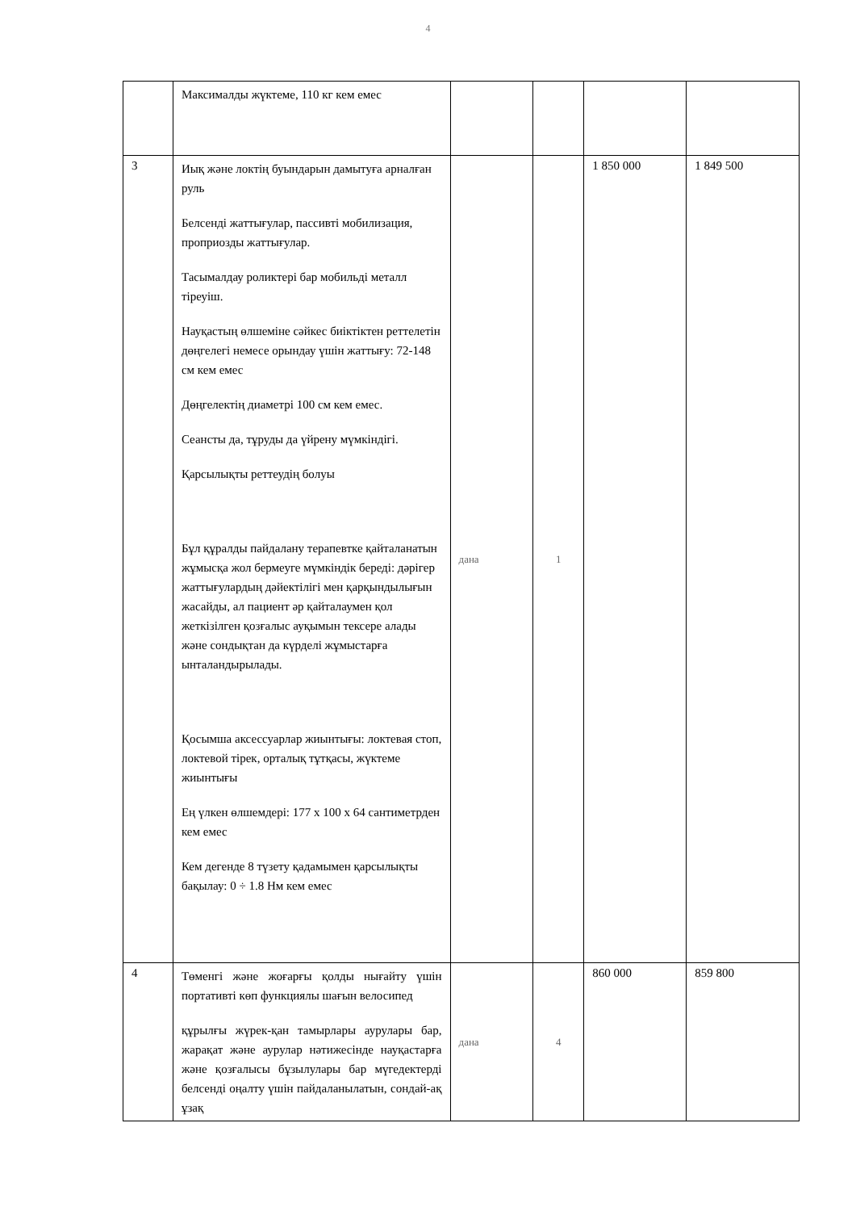4
| | Максималды жүктеме, 110 кг кем емес | | | | |
| 3 | Иық және локтің буындарын дамытуға арналған руль Белсенді жаттығулар, пассивті мобилизация, проприозды жаттығулар. Тасымалдау роликтері бар мобильді металл тіреуіш. Науқастың өлшеміне сәйкес биіктіктен реттелетін дөңгелегі немесе орындау үшін жаттығу: 72-148 см кем емес Дөңгелектің диаметрі 100 см кем емес. Сеансты да, тұруды да үйрену мүмкіндігі. Қарсылықты реттеудің болуы Бұл құралды пайдалану терапевтке қайталанатын жұмысқа жол бермеуге мүмкіндік береді: дәрігер жаттығулардың дәйектілігі мен қарқындылығын жасайды, ал пациент әр қайталаумен қол жеткізілген қозғалыс ауқымын тексере алады және сондықтан да күрделі жұмыстарға ынталандырылады. Қосымша аксессуарлар жиынтығы: локтевая стоп, локтевой тірек, орталық тұтқасы, жүктеме жиынтығы Ең үлкен өлшемдері: 177 x 100 x 64 сантиметрден кем емес Кем дегенде 8 түзету қадамымен қарсылықты бақылау: 0 ÷ 1.8 Нм кем емес | дана | 1 | 1 850 000 | 1 849 500 |
| 4 | Төменгі және жоғарғы қолды нығайту үшін портативті көп функциялы шағын велосипед құрылғы жүрек-қан тамырлары аурулары бар, жарақат және аурулар нәтижесінде науқастарға және қозғалысы бұзылулары бар мүгедектерді белсенді оңалту үшін пайдаланылатын, сондай-ақ ұзақ | дана | 4 | 860 000 | 859 800 |